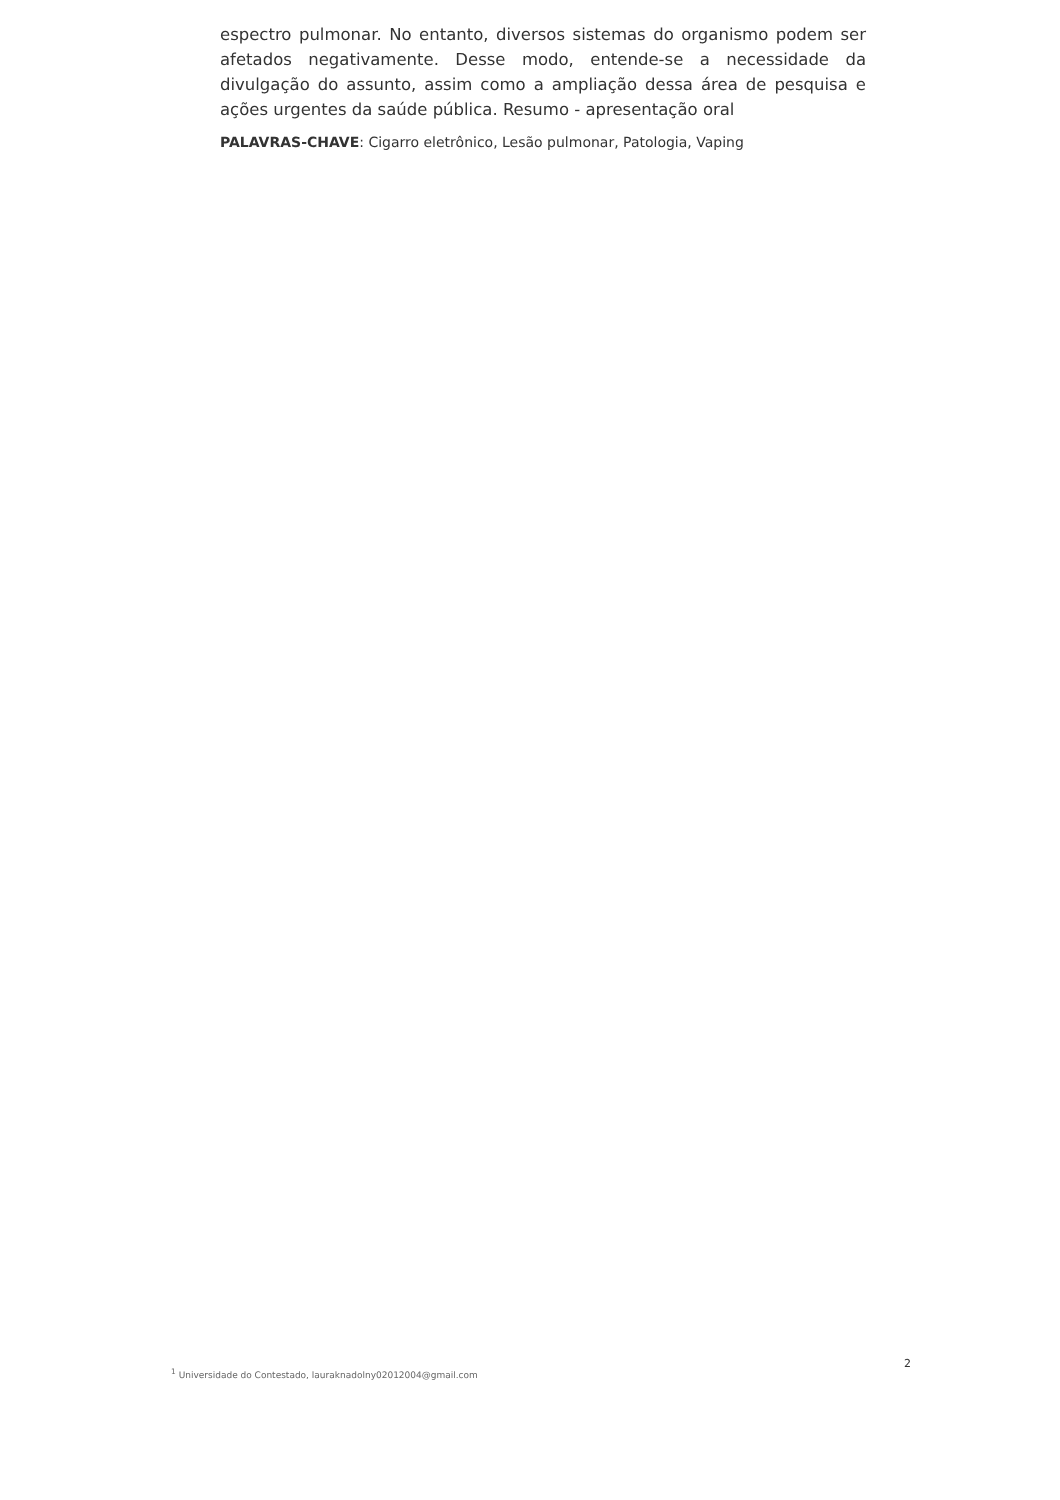espectro pulmonar. No entanto, diversos sistemas do organismo podem ser afetados negativamente. Desse modo, entende-se a necessidade da divulgação do assunto, assim como a ampliação dessa área de pesquisa e ações urgentes da saúde pública. Resumo - apresentação oral
PALAVRAS-CHAVE: Cigarro eletrônico, Lesão pulmonar, Patologia, Vaping
<sup>1</sup> Universidade do Contestado, lauraknadolny02012004@gmail.com 2